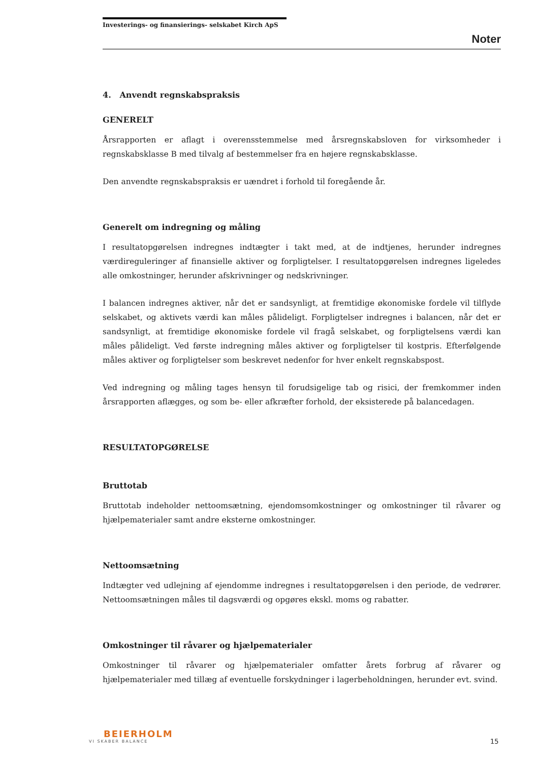Investerings- og finansierings- selskabet Kirch ApS
Noter
4. Anvendt regnskabspraksis
GENERELT
Årsrapporten er aflagt i overensstemmelse med årsregnskabsloven for virksomheder i regnskabsklasse B med tilvalg af bestemmelser fra en højere regnskabsklasse.
Den anvendte regnskabspraksis er uændret i forhold til foregående år.
Generelt om indregning og måling
I resultatopgørelsen indregnes indtægter i takt med, at de indtjenes, herunder indregnes værdireguleringer af finansielle aktiver og forpligtelser. I resultatopgørelsen indregnes ligeledes alle omkostninger, herunder afskrivninger og nedskrivninger.
I balancen indregnes aktiver, når det er sandsynligt, at fremtidige økonomiske fordele vil tilflyde selskabet, og aktivets værdi kan måles pålideligt. Forpligtelser indregnes i balancen, når det er sandsynligt, at fremtidige økonomiske fordele vil fragå selskabet, og forpligtelsens værdi kan måles pålideligt. Ved første indregning måles aktiver og forpligtelser til kostpris. Efterfølgende måles aktiver og forpligtelser som beskrevet nedenfor for hver enkelt regnskabspost.
Ved indregning og måling tages hensyn til forudsigelige tab og risici, der fremkommer inden årsrapporten aflægges, og som be- eller afkræfter forhold, der eksisterede på balancedagen.
RESULTATOPGØRELSE
Bruttotab
Bruttotab indeholder nettoomsætning, ejendomsomkostninger og omkostninger til råvarer og hjælpematerialer samt andre eksterne omkostninger.
Nettoomsætning
Indtægter ved udlejning af ejendomme indregnes i resultatopgørelsen i den periode, de vedrører. Nettoomsætningen måles til dagsværdi og opgøres ekskl. moms og rabatter.
Omkostninger til råvarer og hjælpematerialer
Omkostninger til råvarer og hjælpematerialer omfatter årets forbrug af råvarer og hjælpematerialer med tillæg af eventuelle forskydninger i lagerbeholdningen, herunder evt. svind.
BEIERHOLM
VI SKABER BALANCE
15